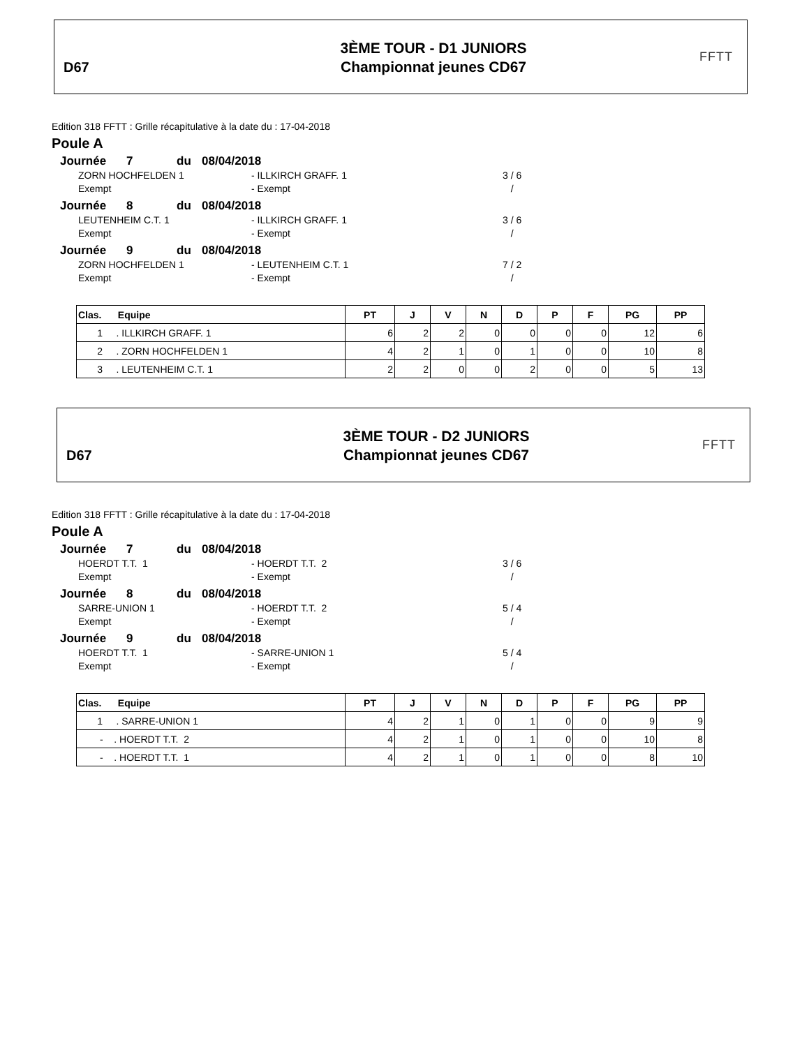D67
3ÈME TOUR - D1 JUNIORS
Championnat jeunes CD67
FFTT
Edition 318 FFTT : Grille récapitulative à la date du : 17-04-2018
Poule A
Journée 7 du 08/04/2018
ZORN HOCHFELDEN 1 - ILLKIRCH GRAFF. 1 3 / 6
Exempt - Exempt /
Journée 8 du 08/04/2018
LEUTENHEIM C.T. 1 - ILLKIRCH GRAFF. 1 3 / 6
Exempt - Exempt /
Journée 9 du 08/04/2018
ZORN HOCHFELDEN 1 - LEUTENHEIM C.T. 1 7 / 2
Exempt - Exempt /
| Clas. Equipe | PT | J | V | N | D | P | F | PG | PP |
| --- | --- | --- | --- | --- | --- | --- | --- | --- | --- |
| 1 . ILLKIRCH GRAFF. 1 | 6 | 2 | 2 | 0 | 0 | 0 | 0 | 12 | 6 |
| 2 . ZORN HOCHFELDEN 1 | 4 | 2 | 1 | 0 | 1 | 0 | 0 | 10 | 8 |
| 3 . LEUTENHEIM C.T. 1 | 2 | 2 | 0 | 0 | 2 | 0 | 0 | 5 | 13 |
D67
3ÈME TOUR - D2 JUNIORS
Championnat jeunes CD67
FFTT
Edition 318 FFTT : Grille récapitulative à la date du : 17-04-2018
Poule A
Journée 7 du 08/04/2018
HOERDT T.T. 1 - HOERDT T.T. 2 3 / 6
Exempt - Exempt /
Journée 8 du 08/04/2018
SARRE-UNION 1 - HOERDT T.T. 2 5 / 4
Exempt - Exempt /
Journée 9 du 08/04/2018
HOERDT T.T. 1 - SARRE-UNION 1 5 / 4
Exempt - Exempt /
| Clas. Equipe | PT | J | V | N | D | P | F | PG | PP |
| --- | --- | --- | --- | --- | --- | --- | --- | --- | --- |
| 1 . SARRE-UNION 1 | 4 | 2 | 1 | 0 | 1 | 0 | 0 | 9 | 9 |
| - . HOERDT T.T. 2 | 4 | 2 | 1 | 0 | 1 | 0 | 0 | 10 | 8 |
| - . HOERDT T.T. 1 | 4 | 2 | 1 | 0 | 1 | 0 | 0 | 8 | 10 |